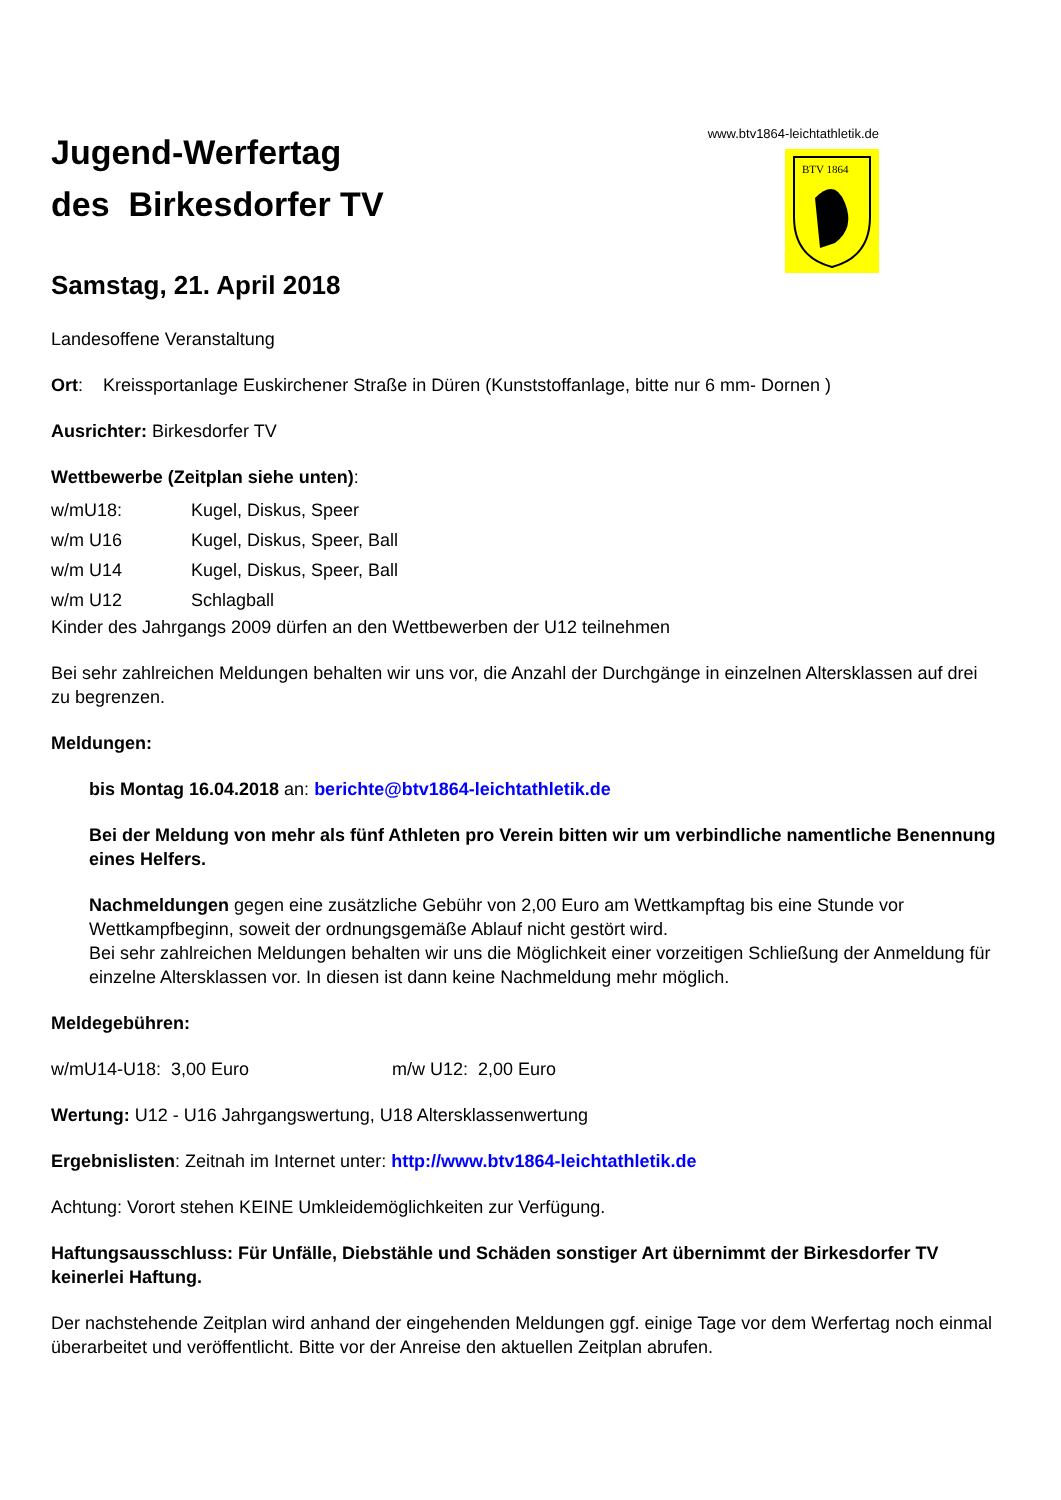www.btv1864-leichtathletik.de
BTV 1864
Jugend-Werfertag
des Birkesdorfer TV
Samstag, 21. April 2018
Landesoffene Veranstaltung
Ort: Kreissportanlage Euskirchener Straße in Düren (Kunststoffanlage, bitte nur 6 mm- Dornen )
Ausrichter: Birkesdorfer TV
Wettbewerbe (Zeitplan siehe unten):
w/mU18: Kugel, Diskus, Speer
w/m U16 Kugel, Diskus, Speer, Ball
w/m U14 Kugel, Diskus, Speer, Ball
w/m U12 Schlagball
Kinder des Jahrgangs 2009 dürfen an den Wettbewerben der U12 teilnehmen
Bei sehr zahlreichen Meldungen behalten wir uns vor, die Anzahl der Durchgänge in einzelnen Altersklassen auf drei zu begrenzen.
Meldungen:
bis Montag 16.04.2018 an: berichte@btv1864-leichtathletik.de
Bei der Meldung von mehr als fünf Athleten pro Verein bitten wir um verbindliche namentliche Benennung eines Helfers.
Nachmeldungen gegen eine zusätzliche Gebühr von 2,00 Euro am Wettkampftag bis eine Stunde vor Wettkampfbeginn, soweit der ordnungsgemäße Ablauf nicht gestört wird.
Bei sehr zahlreichen Meldungen behalten wir uns die Möglichkeit einer vorzeitigen Schließung der Anmeldung für einzelne Altersklassen vor. In diesen ist dann keine Nachmeldung mehr möglich.
Meldegebühren:
w/mU14-U18: 3,00 Euro m/w U12: 2,00 Euro
Wertung: U12 - U16 Jahrgangswertung, U18 Altersklassenwertung
Ergebnislisten: Zeitnah im Internet unter: http://www.btv1864-leichtathletik.de
Achtung: Vorort stehen KEINE Umkleidemöglichkeiten zur Verfügung.
Haftungsausschluss: Für Unfälle, Diebstähle und Schäden sonstiger Art übernimmt der Birkesdorfer TV keinerlei Haftung.
Der nachstehende Zeitplan wird anhand der eingehenden Meldungen ggf. einige Tage vor dem Werfertag noch einmal überarbeitet und veröffentlicht. Bitte vor der Anreise den aktuellen Zeitplan abrufen.